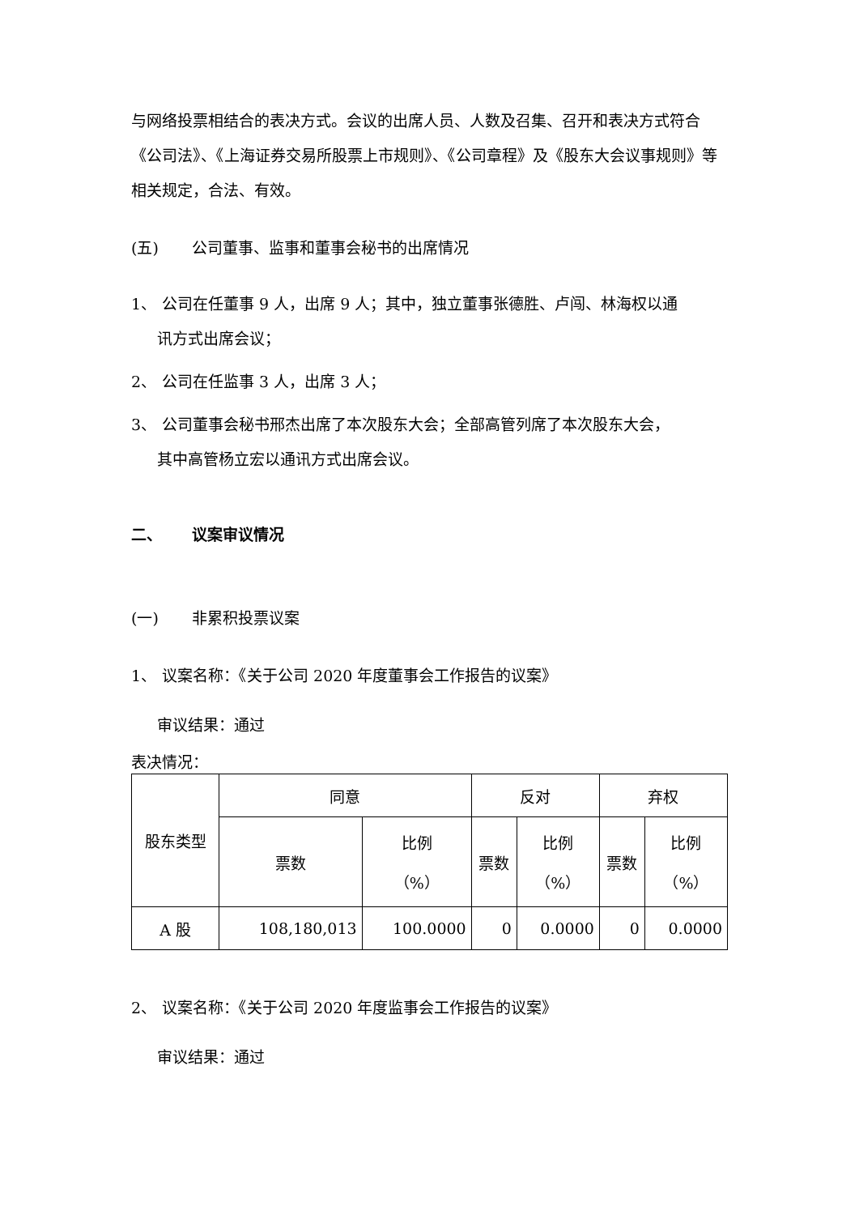与网络投票相结合的表决方式。会议的出席人员、人数及召集、召开和表决方式符合《公司法》、《上海证券交易所股票上市规则》、《公司章程》及《股东大会议事规则》等相关规定，合法、有效。
(五) 公司董事、监事和董事会秘书的出席情况
1、 公司在任董事 9 人，出席 9 人；其中，独立董事张德胜、卢闯、林海权以通
讯方式出席会议；
2、 公司在任监事 3 人，出席 3 人；
3、 公司董事会秘书邢杰出席了本次股东大会；全部高管列席了本次股东大会，
其中高管杨立宏以通讯方式出席会议。
二、 议案审议情况
(一) 非累积投票议案
1、 议案名称：《关于公司 2020 年度董事会工作报告的议案》
审议结果：通过
表决情况：
| 股东类型 | 同意 | | 反对 | | 弃权 | |
| --- | --- | --- | --- | --- | --- | --- |
| | 票数 | 比例 （%） | 票数 | 比例 （%） | 票数 | 比例 （%） |
| A 股 | 108,180,013 | 100.0000 | 0 | 0.0000 | 0 | 0.0000 |
2、 议案名称：《关于公司 2020 年度监事会工作报告的议案》
审议结果：通过